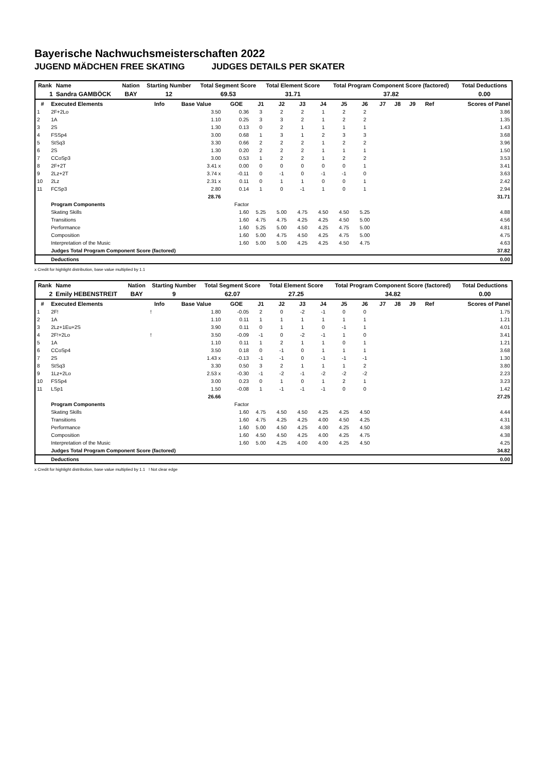Bayerische Nachwuchsmeisterschaften 2022
JUGEND MÄDCHEN FREE SKATING JUDGES DETAILS PER SKATER
| Rank | Name | Nation | Starting Number | Total Segment Score | Total Element Score | Total Program Component Score (factored) | Total Deductions |
| --- | --- | --- | --- | --- | --- | --- | --- |
| 1 | Sandra GAMBÖCK | BAY | 12 | 69.53 | 31.71 | 37.82 | 0.00 |
| # | Executed Elements | Info | Base Value | GOE | J1 | J2 | J3 | J4 | J5 | J6 | J7 | J8 | J9 | Ref | Scores of Panel |
| --- | --- | --- | --- | --- | --- | --- | --- | --- | --- | --- | --- | --- | --- | --- | --- |
| 1 | 2F+2Lo | | 3.50 | 0.36 | 3 | 2 | 2 | 1 | 2 | 2 | | | | | 3.86 |
| 2 | 1A | | 1.10 | 0.25 | 3 | 3 | 2 | 1 | 2 | 2 | | | | | 1.35 |
| 3 | 2S | | 1.30 | 0.13 | 0 | 2 | 1 | 1 | 1 | 1 | | | | | 1.43 |
| 4 | FSSp4 | | 3.00 | 0.68 | 1 | 3 | 1 | 2 | 3 | 3 | | | | | 3.68 |
| 5 | StSq3 | | 3.30 | 0.66 | 2 | 2 | 2 | 1 | 2 | 2 | | | | | 3.96 |
| 6 | 2S | | 1.30 | 0.20 | 2 | 2 | 2 | 1 | 1 | 1 | | | | | 1.50 |
| 7 | CCoSp3 | | 3.00 | 0.53 | 1 | 2 | 2 | 1 | 2 | 2 | | | | | 3.53 |
| 8 | 2F+2T | | 3.41 x | 0.00 | 0 | 0 | 0 | 0 | 0 | 1 | | | | | 3.41 |
| 9 | 2Lz+2T | | 3.74 x | -0.11 | 0 | -1 | 0 | -1 | -1 | 0 | | | | | 3.63 |
| 10 | 2Lz | | 2.31 x | 0.11 | 0 | 1 | 1 | 0 | 0 | 1 | | | | | 2.42 |
| 11 | FCSp3 | | 2.80 | 0.14 | 1 | 0 | -1 | 1 | 0 | 1 | | | | | 2.94 |
| | | | 28.76 | | | | | | | | | | | | 31.71 |
| | Program Components | | | Factor | | | | | | | | | | | |
| | Skating Skills | | | 1.60 | 5.25 | 5.00 | 4.75 | 4.50 | 4.50 | 5.25 | | | | | 4.88 |
| | Transitions | | | 1.60 | 4.75 | 4.75 | 4.25 | 4.25 | 4.50 | 5.00 | | | | | 4.56 |
| | Performance | | | 1.60 | 5.25 | 5.00 | 4.50 | 4.25 | 4.75 | 5.00 | | | | | 4.81 |
| | Composition | | | 1.60 | 5.00 | 4.75 | 4.50 | 4.25 | 4.75 | 5.00 | | | | | 4.75 |
| | Interpretation of the Music | | | 1.60 | 5.00 | 5.00 | 4.25 | 4.25 | 4.50 | 4.75 | | | | | 4.63 |
| | Judges Total Program Component Score (factored) | | | | | | | | | | | | | | 37.82 |
| | Deductions | | | | | | | | | | | | | | 0.00 |
x Credit for highlight distribution, base value multiplied by 1.1
| Rank | Name | Nation | Starting Number | Total Segment Score | Total Element Score | Total Program Component Score (factored) | Total Deductions |
| --- | --- | --- | --- | --- | --- | --- | --- |
| 2 | Emily HEBENSTREIT | BAY | 9 | 62.07 | 27.25 | 34.82 | 0.00 |
| # | Executed Elements | Info | Base Value | GOE | J1 | J2 | J3 | J4 | J5 | J6 | J7 | J8 | J9 | Ref | Scores of Panel |
| --- | --- | --- | --- | --- | --- | --- | --- | --- | --- | --- | --- | --- | --- | --- | --- |
| 1 | 2F! | ! | 1.80 | -0.05 | 2 | 0 | -2 | -1 | 0 | 0 | | | | | 1.75 |
| 2 | 1A | | 1.10 | 0.11 | 1 | 1 | 1 | 1 | 1 | 1 | | | | | 1.21 |
| 3 | 2Lz+1Eu+2S | | 3.90 | 0.11 | 0 | 1 | 1 | 0 | -1 | 1 | | | | | 4.01 |
| 4 | 2F!+2Lo | ! | 3.50 | -0.09 | -1 | 0 | -2 | -1 | 1 | 0 | | | | | 3.41 |
| 5 | 1A | | 1.10 | 0.11 | 1 | 2 | 1 | 1 | 0 | 1 | | | | | 1.21 |
| 6 | CCoSp4 | | 3.50 | 0.18 | 0 | -1 | 0 | 1 | 1 | 1 | | | | | 3.68 |
| 7 | 2S | | 1.43 x | -0.13 | -1 | -1 | 0 | -1 | -1 | -1 | | | | | 1.30 |
| 8 | StSq3 | | 3.30 | 0.50 | 3 | 2 | 1 | 1 | 1 | 2 | | | | | 3.80 |
| 9 | 1Lz+2Lo | | 2.53 x | -0.30 | -1 | -2 | -1 | -2 | -2 | -2 | | | | | 2.23 |
| 10 | FSSp4 | | 3.00 | 0.23 | 0 | 1 | 0 | 1 | 2 | 1 | | | | | 3.23 |
| 11 | LSp1 | | 1.50 | -0.08 | 1 | -1 | -1 | -1 | 0 | 0 | | | | | 1.42 |
| | | | 26.66 | | | | | | | | | | | | 27.25 |
| | Program Components | | | Factor | | | | | | | | | | | |
| | Skating Skills | | | 1.60 | 4.75 | 4.50 | 4.50 | 4.25 | 4.25 | 4.50 | | | | | 4.44 |
| | Transitions | | | 1.60 | 4.75 | 4.25 | 4.25 | 4.00 | 4.50 | 4.25 | | | | | 4.31 |
| | Performance | | | 1.60 | 5.00 | 4.50 | 4.25 | 4.00 | 4.25 | 4.50 | | | | | 4.38 |
| | Composition | | | 1.60 | 4.50 | 4.50 | 4.25 | 4.00 | 4.25 | 4.75 | | | | | 4.38 |
| | Interpretation of the Music | | | 1.60 | 5.00 | 4.25 | 4.00 | 4.00 | 4.25 | 4.50 | | | | | 4.25 |
| | Judges Total Program Component Score (factored) | | | | | | | | | | | | | | 34.82 |
| | Deductions | | | | | | | | | | | | | | 0.00 |
x Credit for highlight distribution, base value multiplied by 1.1 ! Not clear edge